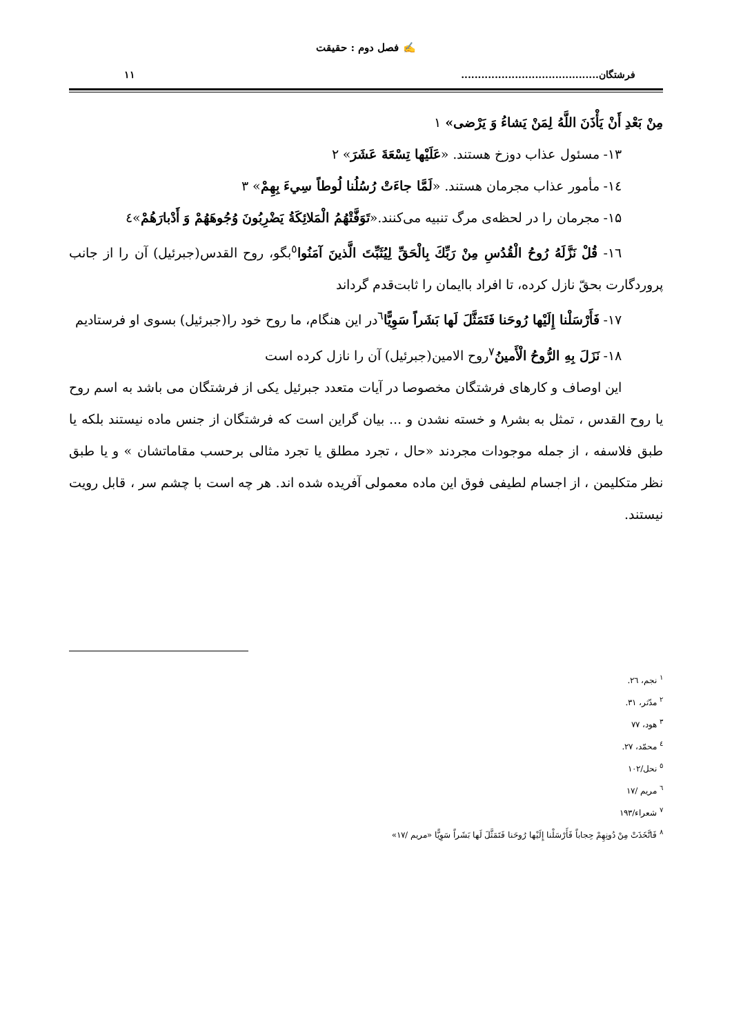✍ فصل دوم : حقیقت
فرشتگان......................................... ۱۱
مِنْ بَعْدِ أَنْ يَأْذَنَ اللَّهُ لِمَنْ يَشاءُ وَ يَرْضى» ۱
۱۳- مسئول عذاب دوزخ هستند. «عَلَيْها تِسْعَةَ عَشَرَ» ۲
۱٤- مأمور عذاب مجرمان هستند. «لَمَّا جاءَتْ رُسُلُنا لُوطاً سِيءَ بِهِمْ» ۳
۱۵- مجرمان را در لحظه‌ی مرگ تنبیه می‌کنند.«تَوَفَّتْهُمُ الْمَلائِكَةُ يَضْرِبُونَ وُجُوهَهُمْ وَ أَدْبارَهُمْ»٤
۱٦- قُلْ نَزَّلَهُ رُوحُ الْقُدُسِ مِنْ رَبِّكَ بِالْحَقِّ لِيُثَبِّتَ الَّذينَ آمَنُوا<sup>٥</sup>بگو، روح القدس(جبرئیل) آن را از جانب پروردگارت بحقّ نازل کرده، تا افراد باایمان را ثابت‌قدم گرداند
۱۷- فَأَرْسَلْنا إِلَيْها رُوحَنا فَتَمَثَّلَ لَها بَشَراً سَوِيًّا<sup>٦</sup>در این هنگام، ما روح خود را(جبرئیل) بسوی او فرستادیم
۱۸- نَزَلَ بِهِ الرُّوحُ الْأَمينُ<sup>٧</sup>روح الامین(جبرئیل) آن را نازل کرده است
این اوصاف و کارهای فرشتگان مخصوصا در آیات متعدد جبرئیل یکی از فرشتگان می باشد به اسم روح یا روح القدس ، تمثل به بشر۸ و خسته نشدن و ... بیان گراین است که فرشتگان از جنس ماده نیستند بلکه یا طبق فلاسفه ، از جمله موجودات مجردند «حال ، تجرد مطلق یا تجرد مثالی برحسب مقاماتشان » و یا طبق نظر متکلیمن ، از اجسام لطیفی فوق این ماده معمولی آفریده شده اند. هر چه است با چشم سر ، قابل رویت نیستند.
<sup>۱</sup> نجم، ٢٦.
<sup>۲</sup> مدّثر، ٣١.
<sup>۳</sup> هود، ٧٧
<sup>٤</sup> محمّد، ٢٧.
<sup>٥</sup> نحل/۱۰۲
<sup>٦</sup> مریم /۱۷
<sup>٧</sup> شعراء/۱۹۳
<sup>۸</sup> فَاتَّخَذَتْ مِنْ دُونِهِمْ حِجاباً فَأَرْسَلْنا إِلَيْها رُوحَنا فَتَمَثَّلَ لَها بَشَراً سَوِيًّا «مریم /۱۷»